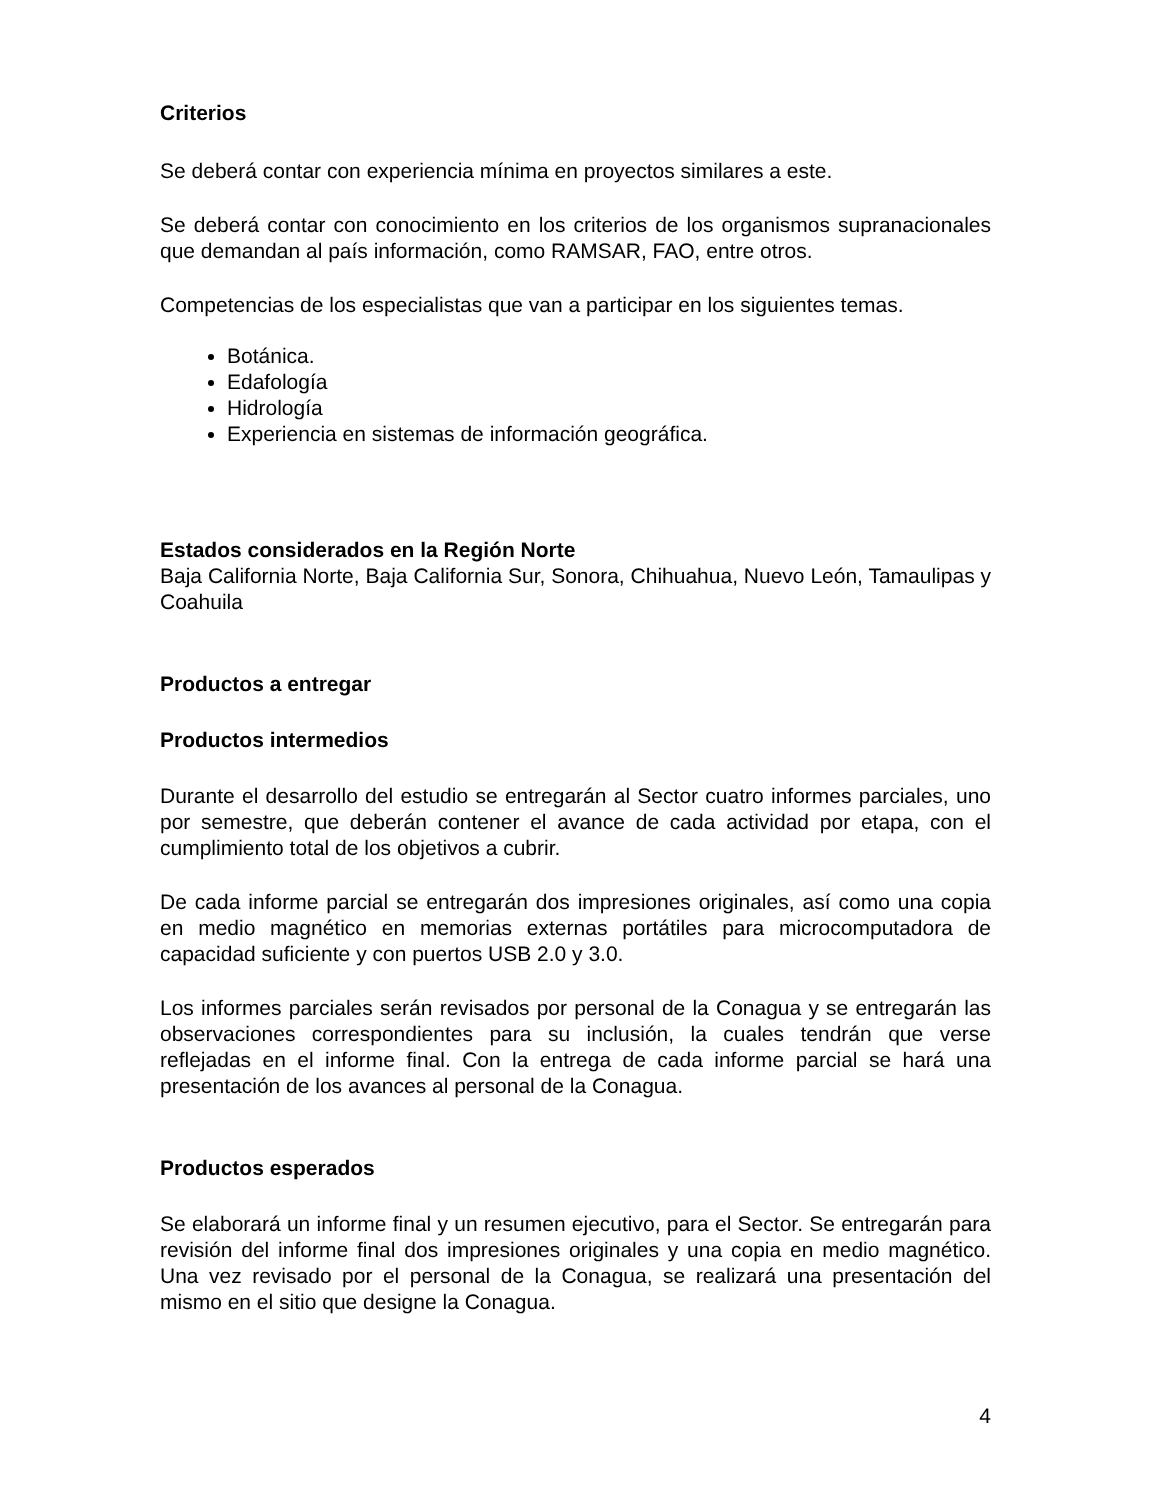Criterios
Se deberá contar con experiencia mínima en proyectos similares a este.
Se deberá contar con conocimiento en los criterios de los organismos supranacionales que demandan al país información, como RAMSAR, FAO, entre otros.
Competencias de los especialistas que van a participar en los siguientes temas.
Botánica.
Edafología
Hidrología
Experiencia en sistemas de información geográfica.
Estados considerados en la Región Norte
Baja California Norte, Baja California Sur, Sonora, Chihuahua, Nuevo León, Tamaulipas y Coahuila
Productos a entregar
Productos intermedios
Durante el desarrollo del estudio se entregarán al Sector cuatro informes parciales, uno por semestre, que deberán contener el avance de cada actividad por etapa, con el cumplimiento total de los objetivos a cubrir.
De cada informe parcial se entregarán dos impresiones originales, así como una copia en medio magnético en memorias externas portátiles para microcomputadora de capacidad suficiente y con puertos USB 2.0 y 3.0.
Los informes parciales serán revisados por personal de la Conagua y se entregarán las observaciones correspondientes para su inclusión, la cuales tendrán que verse reflejadas en el informe final. Con la entrega de cada informe parcial se hará una presentación de los avances al personal de la Conagua.
Productos esperados
Se elaborará un informe final y un resumen ejecutivo, para el Sector. Se entregarán para revisión del informe final dos impresiones originales y una copia en medio magnético. Una vez revisado por el personal de la Conagua, se realizará una presentación del mismo en el sitio que designe la Conagua.
4